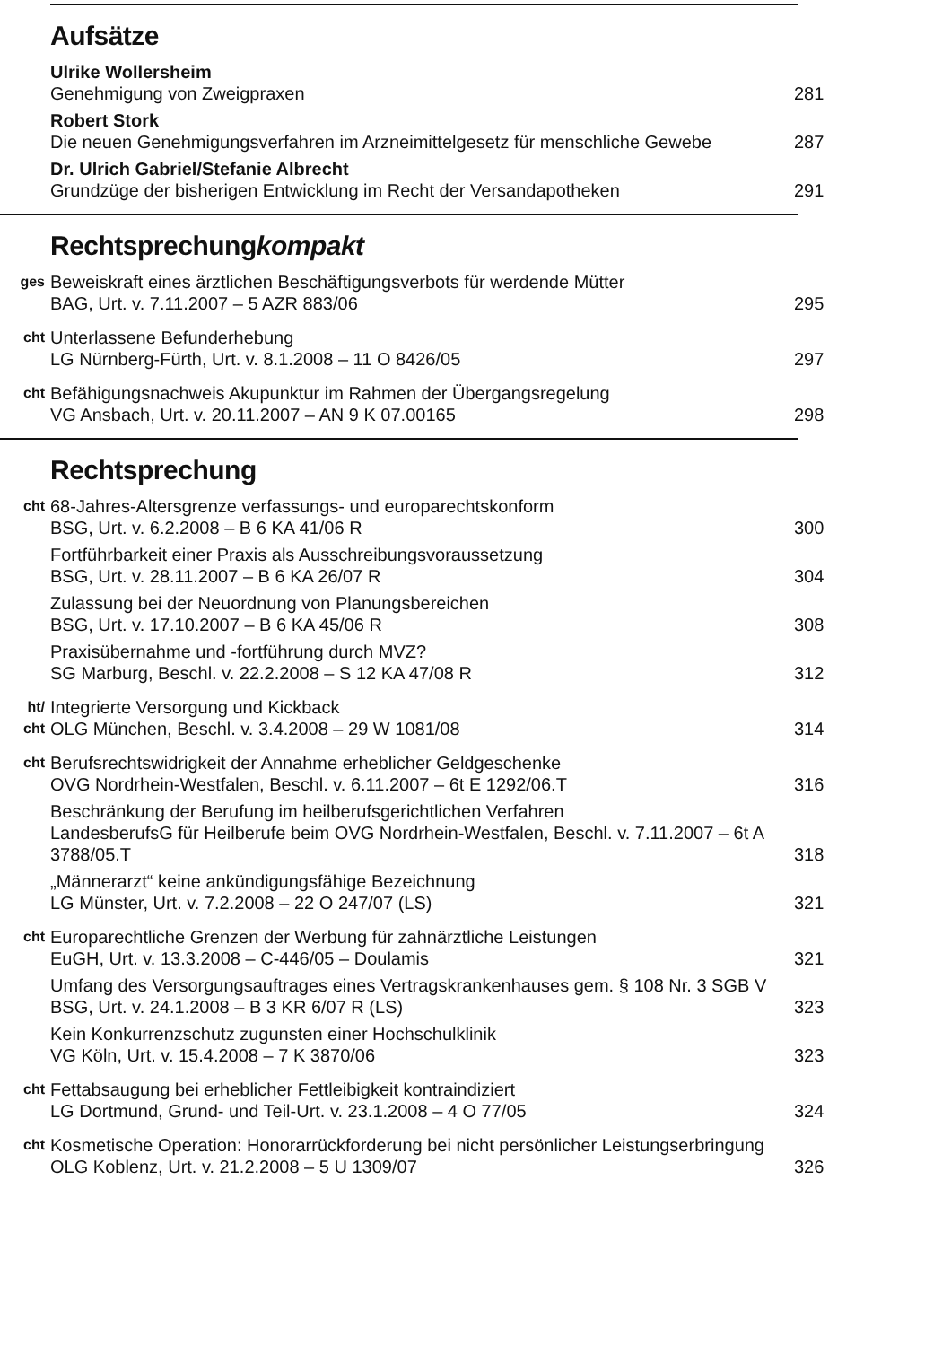Aufsätze
Ulrike Wollersheim
Genehmigung von Zweigpraxen
281
Robert Stork
Die neuen Genehmigungsverfahren im Arzneimittelgesetz für menschliche Gewebe
287
Dr. Ulrich Gabriel/Stefanie Albrecht
Grundzüge der bisherigen Entwicklung im Recht der Versandapotheken
291
Rechtsprechungkompakt
ges
Beweiskraft eines ärztlichen Beschäftigungsverbots für werdende Mütter
BAG, Urt. v. 7.11.2007 – 5 AZR 883/06
295
cht
Unterlassene Befunderhebung
LG Nürnberg-Fürth, Urt. v. 8.1.2008 – 11 O 8426/05
297
cht
Befähigungsnachweis Akupunktur im Rahmen der Übergangsregelung
VG Ansbach, Urt. v. 20.11.2007 – AN 9 K 07.00165
298
Rechtsprechung
cht
68-Jahres-Altersgrenze verfassungs- und europarechtskonform
BSG, Urt. v. 6.2.2008 – B 6 KA 41/06 R
300
Fortführbarkeit einer Praxis als Ausschreibungsvoraussetzung
BSG, Urt. v. 28.11.2007 – B 6 KA 26/07 R
304
Zulassung bei der Neuordnung von Planungsbereichen
BSG, Urt. v. 17.10.2007 – B 6 KA 45/06 R
308
Praxisübernahme und -fortführung durch MVZ?
SG Marburg, Beschl. v. 22.2.2008 – S 12 KA 47/08 R
312
ht/
cht
Integrierte Versorgung und Kickback
OLG München, Beschl. v. 3.4.2008 – 29 W 1081/08
314
cht
Berufsrechtswidrigkeit der Annahme erheblicher Geldgeschenke
OVG Nordrhein-Westfalen, Beschl. v. 6.11.2007 – 6t E 1292/06.T
316
Beschränkung der Berufung im heilberufsgerichtlichen Verfahren
LandesberufsG für Heilberufe beim OVG Nordrhein-Westfalen, Beschl. v. 7.11.2007 – 6t A 3788/05.T
318
„Männerarzt“ keine ankündigungsfähige Bezeichnung
LG Münster, Urt. v. 7.2.2008 – 22 O 247/07 (LS)
321
cht
Europarechtliche Grenzen der Werbung für zahnärztliche Leistungen
EuGH, Urt. v. 13.3.2008 – C-446/05 – Doulamis
321
Umfang des Versorgungsauftrages eines Vertragskrankenhauses gem. § 108 Nr. 3 SGB V
BSG, Urt. v. 24.1.2008 – B 3 KR 6/07 R (LS)
323
Kein Konkurrenzschutz zugunsten einer Hochschulklinik
VG Köln, Urt. v. 15.4.2008 – 7 K 3870/06
323
cht
Fettabsaugung bei erheblicher Fettleibigkeit kontraindiziert
LG Dortmund, Grund- und Teil-Urt. v. 23.1.2008 – 4 O 77/05
324
cht
Kosmetische Operation: Honorarrückforderung bei nicht persönlicher Leistungserbringung
OLG Koblenz, Urt. v. 21.2.2008 – 5 U 1309/07
326